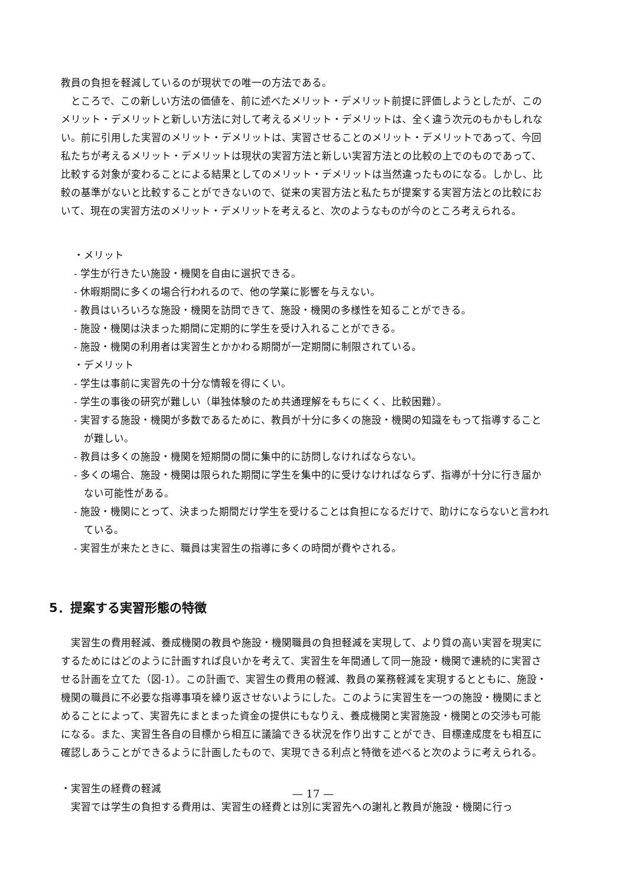教員の負担を軽減しているのが現状での唯一の方法である。
ところで、この新しい方法の価値を、前に述べたメリット・デメリット前提に評価しようとしたが、このメリット・デメリットと新しい方法に対して考えるメリット・デメリットは、全く違う次元のもかもしれない。前に引用した実習のメリット・デメリットは、実習させることのメリット・デメリットであって、今回私たちが考えるメリット・デメリットは現状の実習方法と新しい実習方法との比較の上でのものであって、比較する対象が変わることによる結果としてのメリット・デメリットは当然違ったものになる。しかし、比較の基準がないと比較することができないので、従来の実習方法と私たちが提案する実習方法との比較において、現在の実習方法のメリット・デメリットを考えると、次のようなものが今のところ考えられる。
・メリット
- 学生が行きたい施設・機関を自由に選択できる。
- 休暇期間に多くの場合行われるので、他の学業に影響を与えない。
- 教員はいろいろな施設・機関を訪問できて、施設・機関の多様性を知ることができる。
- 施設・機関は決まった期間に定期的に学生を受け入れることができる。
- 施設・機関の利用者は実習生とかかわる期間が一定期間に制限されている。
・デメリット
- 学生は事前に実習先の十分な情報を得にくい。
- 学生の事後の研究が難しい（単独体験のため共通理解をもちにくく、比較困難）。
- 実習する施設・機関が多数であるために、教員が十分に多くの施設・機関の知識をもって指導することが難しい。
- 教員は多くの施設・機関を短期間の間に集中的に訪問しなければならない。
- 多くの場合、施設・機関は限られた期間に学生を集中的に受けなければならず、指導が十分に行き届かない可能性がある。
- 施設・機関にとって、決まった期間だけ学生を受けることは負担になるだけで、助けにならないと言われている。
- 実習生が来たときに、職員は実習生の指導に多くの時間が費やされる。
5．提案する実習形態の特徴
実習生の費用軽減、養成機関の教員や施設・機関職員の負担軽減を実現して、より質の高い実習を現実にするためにはどのように計画すれば良いかを考えて、実習生を年間通して同一施設・機関で連続的に実習させる計画を立てた（図-1）。この計画で、実習生の費用の軽減、教員の業務軽減を実現するとともに、施設・機関の職員に不必要な指導事項を繰り返させないようにした。このように実習生を一つの施設・機関にまとめることによって、実習先にまとまった資金の提供にもなりえ、養成機関と実習施設・機関との交渉も可能になる。また、実習生各自の目標から相互に議論できる状況を作り出すことができ、目標達成度をも相互に確認しあうことができるように計画したもので、実現できる利点と特徴を述べると次のように考えられる。
・実習生の経費の軽減
実習では学生の負担する費用は、実習生の経費とは別に実習先への謝礼と教員が施設・機関に行っ
— 17 —